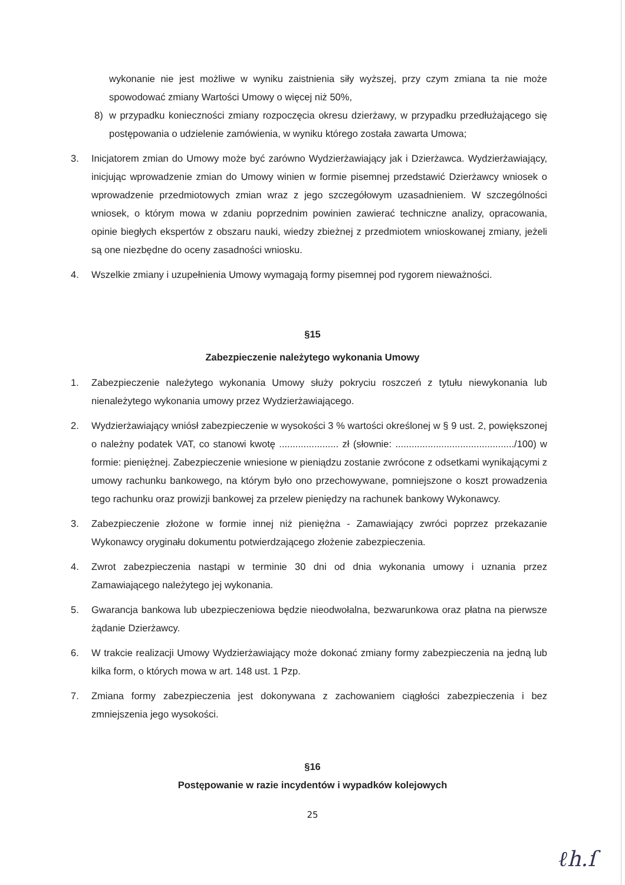wykonanie nie jest możliwe w wyniku zaistnienia siły wyższej, przy czym zmiana ta nie może spowodować zmiany Wartości Umowy o więcej niż 50%,
8) w przypadku konieczności zmiany rozpoczęcia okresu dzierżawy, w przypadku przedłużającego się postępowania o udzielenie zamówienia, w wyniku którego została zawarta Umowa;
3. Inicjatorem zmian do Umowy może być zarówno Wydzierżawiający jak i Dzierżawca. Wydzierżawiający, inicjując wprowadzenie zmian do Umowy winien w formie pisemnej przedstawić Dzierżawcy wniosek o wprowadzenie przedmiotowych zmian wraz z jego szczegółowym uzasadnieniem. W szczególności wniosek, o którym mowa w zdaniu poprzednim powinien zawierać techniczne analizy, opracowania, opinie biegłych ekspertów z obszaru nauki, wiedzy zbieżnej z przedmiotem wnioskowanej zmiany, jeżeli są one niezbędne do oceny zasadności wniosku.
4. Wszelkie zmiany i uzupełnienia Umowy wymagają formy pisemnej pod rygorem nieważności.
§15
Zabezpieczenie należytego wykonania Umowy
1. Zabezpieczenie należytego wykonania Umowy służy pokryciu roszczeń z tytułu niewykonania lub nienależytego wykonania umowy przez Wydzierżawiającego.
2. Wydzierżawiający wniósł zabezpieczenie w wysokości 3 % wartości określonej w § 9 ust. 2, powiększonej o należny podatek VAT, co stanowi kwotę ...................... zł (słownie: ............................................/100) w formie: pieniężnej. Zabezpieczenie wniesione w pieniądzu zostanie zwrócone z odsetkami wynikającymi z umowy rachunku bankowego, na którym było ono przechowywane, pomniejszone o koszt prowadzenia tego rachunku oraz prowizji bankowej za przelew pieniędzy na rachunek bankowy Wykonawcy.
3. Zabezpieczenie złożone w formie innej niż pieniężna - Zamawiający zwróci poprzez przekazanie Wykonawcy oryginału dokumentu potwierdzającego złożenie zabezpieczenia.
4. Zwrot zabezpieczenia nastąpi w terminie 30 dni od dnia wykonania umowy i uznania przez Zamawiającego należytego jej wykonania.
5. Gwarancja bankowa lub ubezpieczeniowa będzie nieodwołalna, bezwarunkowa oraz płatna na pierwsze żądanie Dzierżawcy.
6. W trakcie realizacji Umowy Wydzierżawiający może dokonać zmiany formy zabezpieczenia na jedną lub kilka form, o których mowa w art. 148 ust. 1 Pzp.
7. Zmiana formy zabezpieczenia jest dokonywana z zachowaniem ciągłości zabezpieczenia i bez zmniejszenia jego wysokości.
§16
Postępowanie w razie incydentów i wypadków kolejowych
25
ℓh.ſ